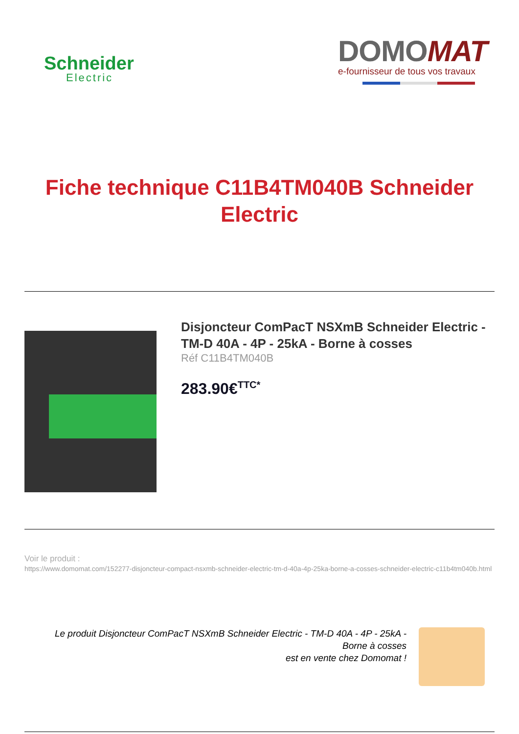Schneider
Electric
DOMOMAT
e-fournisseur de tous vos travaux
Fiche technique C11B4TM040B Schneider Electric
Disjoncteur ComPacT NSXmB Schneider Electric - TM-D 40A - 4P - 25kA - Borne à cosses
Réf C11B4TM040B
283.90€<sup>TTC*</sup>
Voir le produit :
https://www.domomat.com/152277-disjoncteur-compact-nsxmb-schneider-electric-tm-d-40a-4p-25ka-borne-a-cosses-schneider-electric-c11b4tm040b.html
Le produit Disjoncteur ComPacT NSXmB Schneider Electric - TM-D 40A - 4P - 25kA - Borne à cosses
est en vente chez Domomat !